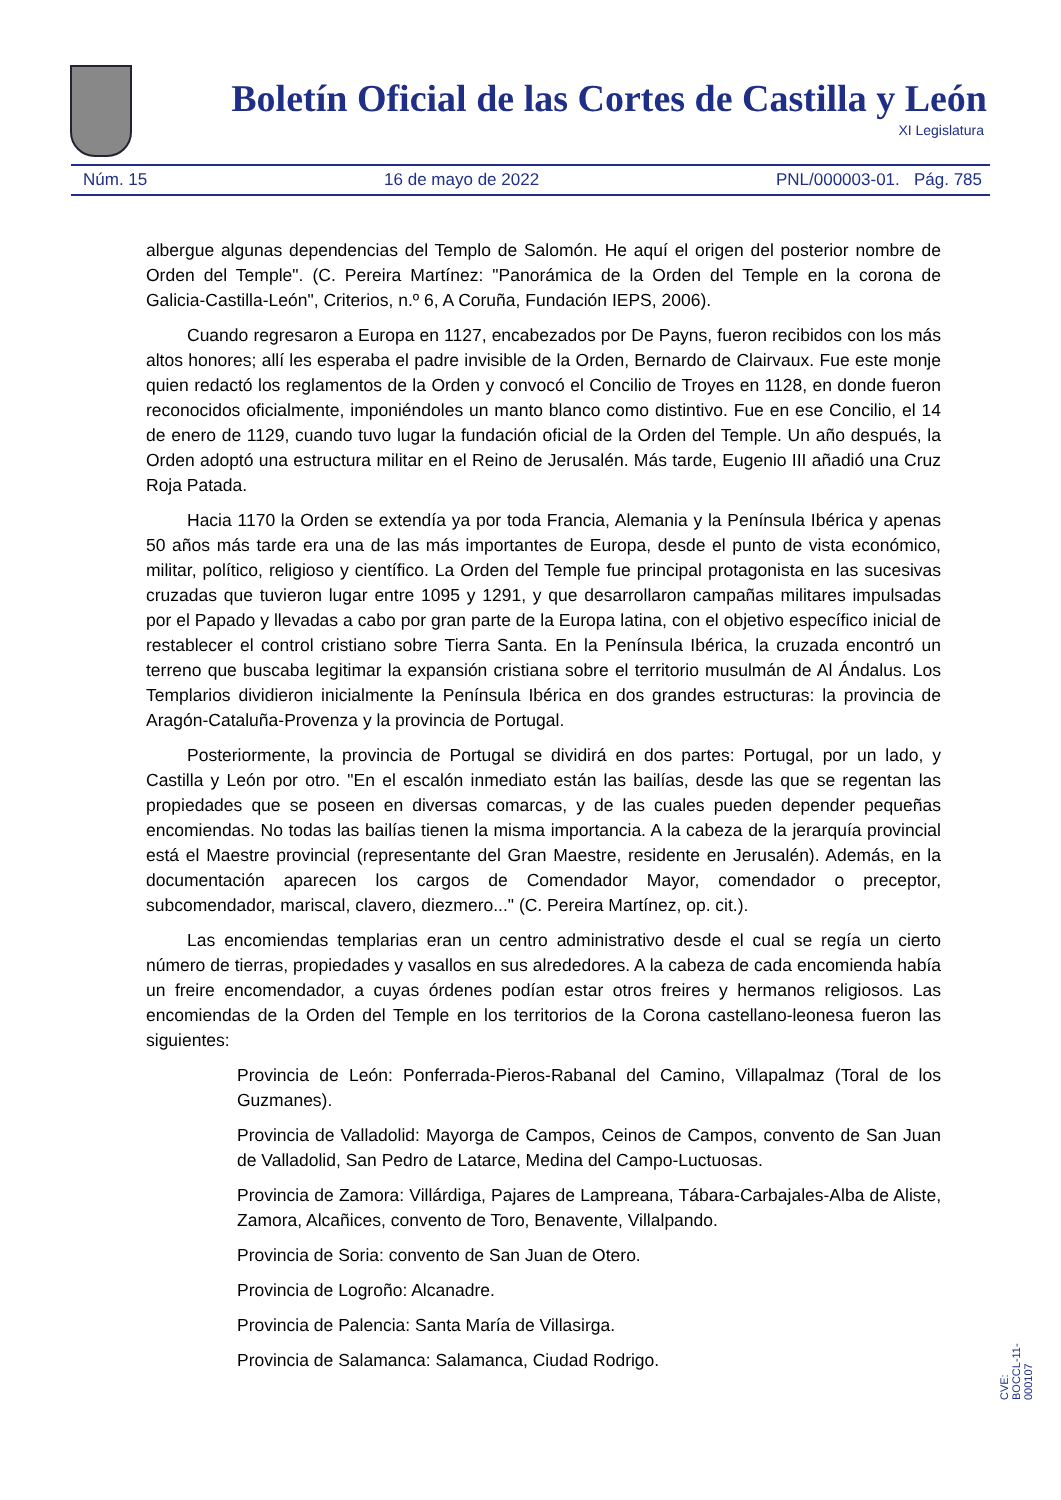Boletín Oficial de las Cortes de Castilla y León
XI Legislatura
Núm. 15 16 de mayo de 2022 PNL/000003-01. Pág. 785
albergue algunas dependencias del Templo de Salomón. He aquí el origen del posterior nombre de Orden del Temple". (C. Pereira Martínez: "Panorámica de la Orden del Temple en la corona de Galicia-Castilla-León", Criterios, n.º 6, A Coruña, Fundación IEPS, 2006).
Cuando regresaron a Europa en 1127, encabezados por De Payns, fueron recibidos con los más altos honores; allí les esperaba el padre invisible de la Orden, Bernardo de Clairvaux. Fue este monje quien redactó los reglamentos de la Orden y convocó el Concilio de Troyes en 1128, en donde fueron reconocidos oficialmente, imponiéndoles un manto blanco como distintivo. Fue en ese Concilio, el 14 de enero de 1129, cuando tuvo lugar la fundación oficial de la Orden del Temple. Un año después, la Orden adoptó una estructura militar en el Reino de Jerusalén. Más tarde, Eugenio III añadió una Cruz Roja Patada.
Hacia 1170 la Orden se extendía ya por toda Francia, Alemania y la Península Ibérica y apenas 50 años más tarde era una de las más importantes de Europa, desde el punto de vista económico, militar, político, religioso y científico. La Orden del Temple fue principal protagonista en las sucesivas cruzadas que tuvieron lugar entre 1095 y 1291, y que desarrollaron campañas militares impulsadas por el Papado y llevadas a cabo por gran parte de la Europa latina, con el objetivo específico inicial de restablecer el control cristiano sobre Tierra Santa. En la Península Ibérica, la cruzada encontró un terreno que buscaba legitimar la expansión cristiana sobre el territorio musulmán de Al Ándalus. Los Templarios dividieron inicialmente la Península Ibérica en dos grandes estructuras: la provincia de Aragón-Cataluña-Provenza y la provincia de Portugal.
Posteriormente, la provincia de Portugal se dividirá en dos partes: Portugal, por un lado, y Castilla y León por otro. "En el escalón inmediato están las bailías, desde las que se regentan las propiedades que se poseen en diversas comarcas, y de las cuales pueden depender pequeñas encomiendas. No todas las bailías tienen la misma importancia. A la cabeza de la jerarquía provincial está el Maestre provincial (representante del Gran Maestre, residente en Jerusalén). Además, en la documentación aparecen los cargos de Comendador Mayor, comendador o preceptor, subcomendador, mariscal, clavero, diezmero..." (C. Pereira Martínez, op. cit.).
Las encomiendas templarias eran un centro administrativo desde el cual se regía un cierto número de tierras, propiedades y vasallos en sus alrededores. A la cabeza de cada encomienda había un freire encomendador, a cuyas órdenes podían estar otros freires y hermanos religiosos. Las encomiendas de la Orden del Temple en los territorios de la Corona castellano-leonesa fueron las siguientes:
Provincia de León: Ponferrada-Pieros-Rabanal del Camino, Villapalmaz (Toral de los Guzmanes).
Provincia de Valladolid: Mayorga de Campos, Ceinos de Campos, convento de San Juan de Valladolid, San Pedro de Latarce, Medina del Campo-Luctuosas.
Provincia de Zamora: Villárdiga, Pajares de Lampreana, Tábara-Carbajales-Alba de Aliste, Zamora, Alcañices, convento de Toro, Benavente, Villalpando.
Provincia de Soria: convento de San Juan de Otero.
Provincia de Logroño: Alcanadre.
Provincia de Palencia: Santa María de Villasirga.
Provincia de Salamanca: Salamanca, Ciudad Rodrigo.
CVE: BOCCL-11-000107